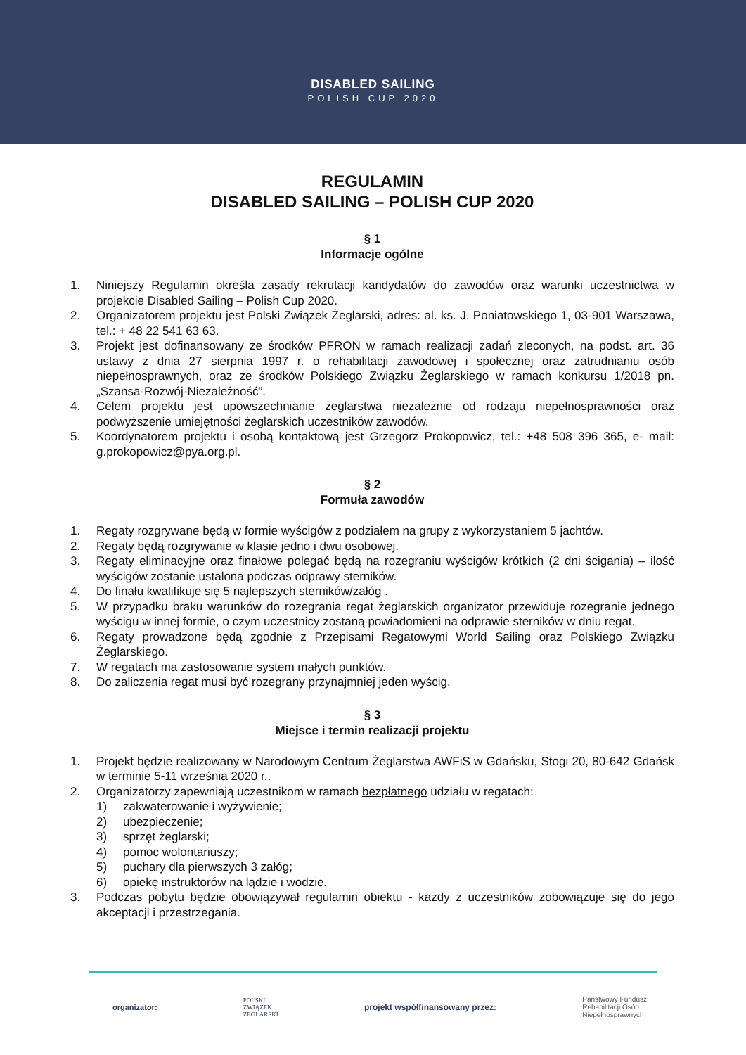DISABLED SAILING
POLISH CUP 2020
REGULAMIN
DISABLED SAILING – POLISH CUP 2020
§ 1
Informacje ogólne
1. Niniejszy Regulamin określa zasady rekrutacji kandydatów do zawodów oraz warunki uczestnictwa w projekcie Disabled Sailing – Polish Cup 2020.
2. Organizatorem projektu jest Polski Związek Żeglarski, adres: al. ks. J. Poniatowskiego 1, 03-901 Warszawa, tel.: + 48 22 541 63 63.
3. Projekt jest dofinansowany ze środków PFRON w ramach realizacji zadań zleconych, na podst. art. 36 ustawy z dnia 27 sierpnia 1997 r. o rehabilitacji zawodowej i społecznej oraz zatrudnianiu osób niepełnosprawnych, oraz ze środków Polskiego Związku Żeglarskiego w ramach konkursu 1/2018 pn. „Szansa-Rozwój-Niezależność”.
4. Celem projektu jest upowszechnianie żeglarstwa niezależnie od rodzaju niepełnosprawności oraz podwyższenie umiejętności żeglarskich uczestników zawodów.
5. Koordynatorem projektu i osobą kontaktową jest Grzegorz Prokopowicz, tel.: +48 508 396 365, e- mail: g.prokopowicz@pya.org.pl.
§ 2
Formuła zawodów
1. Regaty rozgrywane będą w formie wyścigów z podziałem na grupy z wykorzystaniem 5 jachtów.
2. Regaty będą rozgrywanie w klasie jedno i dwu osobowej.
3. Regaty eliminacyjne oraz finałowe polegać będą na rozegraniu wyścigów krótkich (2 dni ścigania) – ilość wyścigów zostanie ustalona podczas odprawy sterników.
4. Do finału kwalifikuje się 5 najlepszych sterników/załóg .
5. W przypadku braku warunków do rozegrania regat żeglarskich organizator przewiduje rozegranie jednego wyścigu w innej formie, o czym uczestnicy zostaną powiadomieni na odprawie sterników w dniu regat.
6. Regaty prowadzone będą zgodnie z Przepisami Regatowymi World Sailing oraz Polskiego Związku Żeglarskiego.
7. W regatach ma zastosowanie system małych punktów.
8. Do zaliczenia regat musi być rozegrany przynajmniej jeden wyścig.
§ 3
Miejsce i termin realizacji projektu
1. Projekt będzie realizowany w Narodowym Centrum Żeglarstwa AWFiS w Gdańsku, Stogi 20, 80-642 Gdańsk w terminie 5-11 września 2020 r..
2. Organizatorzy zapewniają uczestnikom w ramach bezpłatnego udziału w regatach:
1) zakwaterowanie i wyżywienie;
2) ubezpieczenie;
3) sprzęt żeglarski;
4) pomoc wolontariuszy;
5) puchary dla pierwszych 3 załóg;
6) opiekę instruktorów na lądzie i wodzie.
3. Podczas pobytu będzie obowiązywał regulamin obiektu - każdy z uczestników zobowiązuje się do jego akceptacji i przestrzegania.
organizator: POLSKI
ZWIĄZEK
ŻEGLARSKI projekt współfinansowany przez: Państwowy Fundusz
Rehabilitacji Osób
Niepełnosprawnych